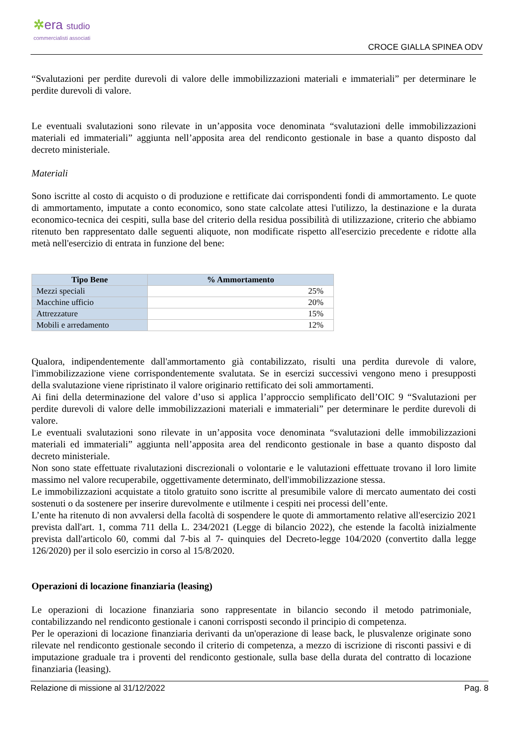✲era studio
commercialisti associati
CROCE GIALLA SPINEA ODV
“Svalutazioni per perdite durevoli di valore delle immobilizzazioni materiali e immateriali” per determinare le perdite durevoli di valore.
Le eventuali svalutazioni sono rilevate in un’apposita voce denominata “svalutazioni delle immobilizzazioni materiali ed immateriali” aggiunta nell’apposita area del rendiconto gestionale in base a quanto disposto dal decreto ministeriale.
Materiali
Sono iscritte al costo di acquisto o di produzione e rettificate dai corrispondenti fondi di ammortamento. Le quote di ammortamento, imputate a conto economico, sono state calcolate attesi l'utilizzo, la destinazione e la durata economico-tecnica dei cespiti, sulla base del criterio della residua possibilità di utilizzazione, criterio che abbiamo ritenuto ben rappresentato dalle seguenti aliquote, non modificate rispetto all'esercizio precedente e ridotte alla metà nell'esercizio di entrata in funzione del bene:
| Tipo Bene | % Ammortamento |
| --- | --- |
| Mezzi speciali | 25% |
| Macchine ufficio | 20% |
| Attrezzature | 15% |
| Mobili e arredamento | 12% |
Qualora, indipendentemente dall'ammortamento già contabilizzato, risulti una perdita durevole di valore, l'immobilizzazione viene corrispondentemente svalutata. Se in esercizi successivi vengono meno i presupposti della svalutazione viene ripristinato il valore originario rettificato dei soli ammortamenti.
Ai fini della determinazione del valore d’uso si applica l’approccio semplificato dell’OIC 9 “Svalutazioni per perdite durevoli di valore delle immobilizzazioni materiali e immateriali” per determinare le perdite durevoli di valore.
Le eventuali svalutazioni sono rilevate in un’apposita voce denominata “svalutazioni delle immobilizzazioni materiali ed immateriali” aggiunta nell’apposita area del rendiconto gestionale in base a quanto disposto dal decreto ministeriale.
Non sono state effettuate rivalutazioni discrezionali o volontarie e le valutazioni effettuate trovano il loro limite massimo nel valore recuperabile, oggettivamente determinato, dell'immobilizzazione stessa.
Le immobilizzazioni acquistate a titolo gratuito sono iscritte al presumibile valore di mercato aumentato dei costi sostenuti o da sostenere per inserire durevolmente e utilmente i cespiti nei processi dell’ente.
L’ente ha ritenuto di non avvalersi della facoltà di sospendere le quote di ammortamento relative all'esercizio 2021 prevista dall'art. 1, comma 711 della L. 234/2021 (Legge di bilancio 2022), che estende la facoltà inizialmente prevista dall'articolo 60, commi dal 7-bis al 7- quinquies del Decreto-legge 104/2020 (convertito dalla legge 126/2020) per il solo esercizio in corso al 15/8/2020.
Operazioni di locazione finanziaria (leasing)
Le operazioni di locazione finanziaria sono rappresentate in bilancio secondo il metodo patrimoniale, contabilizzando nel rendiconto gestionale i canoni corrisposti secondo il principio di competenza.
Per le operazioni di locazione finanziaria derivanti da un'operazione di lease back, le plusvalenze originate sono rilevate nel rendiconto gestionale secondo il criterio di competenza, a mezzo di iscrizione di risconti passivi e di imputazione graduale tra i proventi del rendiconto gestionale, sulla base della durata del contratto di locazione finanziaria (leasing).
Relazione di missione al 31/12/2022 Pag. 8